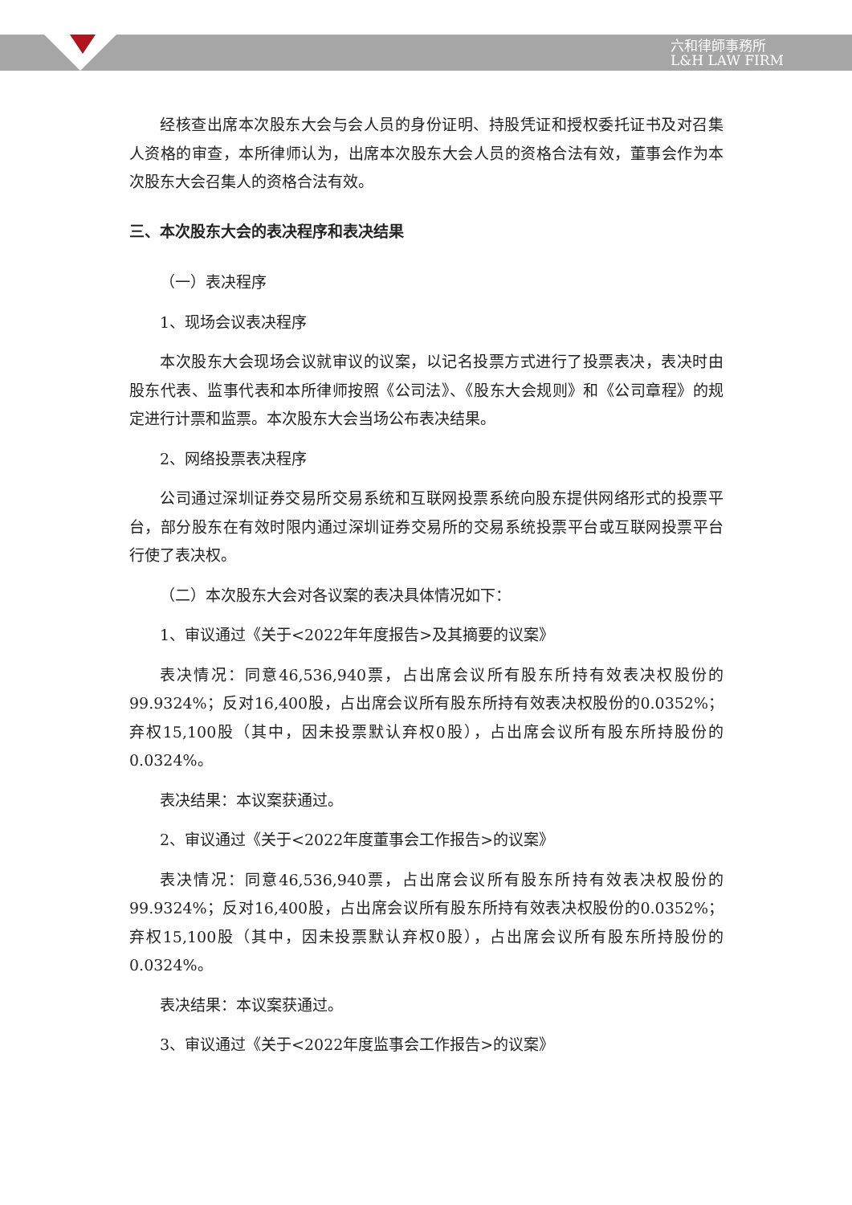六和律師事務所
L&H LAW FIRM
经核查出席本次股东大会与会人员的身份证明、持股凭证和授权委托证书及对召集人资格的审查，本所律师认为，出席本次股东大会人员的资格合法有效，董事会作为本次股东大会召集人的资格合法有效。
三、本次股东大会的表决程序和表决结果
（一）表决程序
1、现场会议表决程序
本次股东大会现场会议就审议的议案，以记名投票方式进行了投票表决，表决时由股东代表、监事代表和本所律师按照《公司法》、《股东大会规则》和《公司章程》的规定进行计票和监票。本次股东大会当场公布表决结果。
2、网络投票表决程序
公司通过深圳证券交易所交易系统和互联网投票系统向股东提供网络形式的投票平台，部分股东在有效时限内通过深圳证券交易所的交易系统投票平台或互联网投票平台行使了表决权。
（二）本次股东大会对各议案的表决具体情况如下：
1、审议通过《关于<2022年年度报告>及其摘要的议案》
表决情况：同意46,536,940票，占出席会议所有股东所持有效表决权股份的99.9324%；反对16,400股，占出席会议所有股东所持有效表决权股份的0.0352%；弃权15,100股（其中，因未投票默认弃权0股），占出席会议所有股东所持股份的0.0324%。
表决结果：本议案获通过。
2、审议通过《关于<2022年度董事会工作报告>的议案》
表决情况：同意46,536,940票，占出席会议所有股东所持有效表决权股份的99.9324%；反对16,400股，占出席会议所有股东所持有效表决权股份的0.0352%；弃权15,100股（其中，因未投票默认弃权0股），占出席会议所有股东所持股份的0.0324%。
表决结果：本议案获通过。
3、审议通过《关于<2022年度监事会工作报告>的议案》